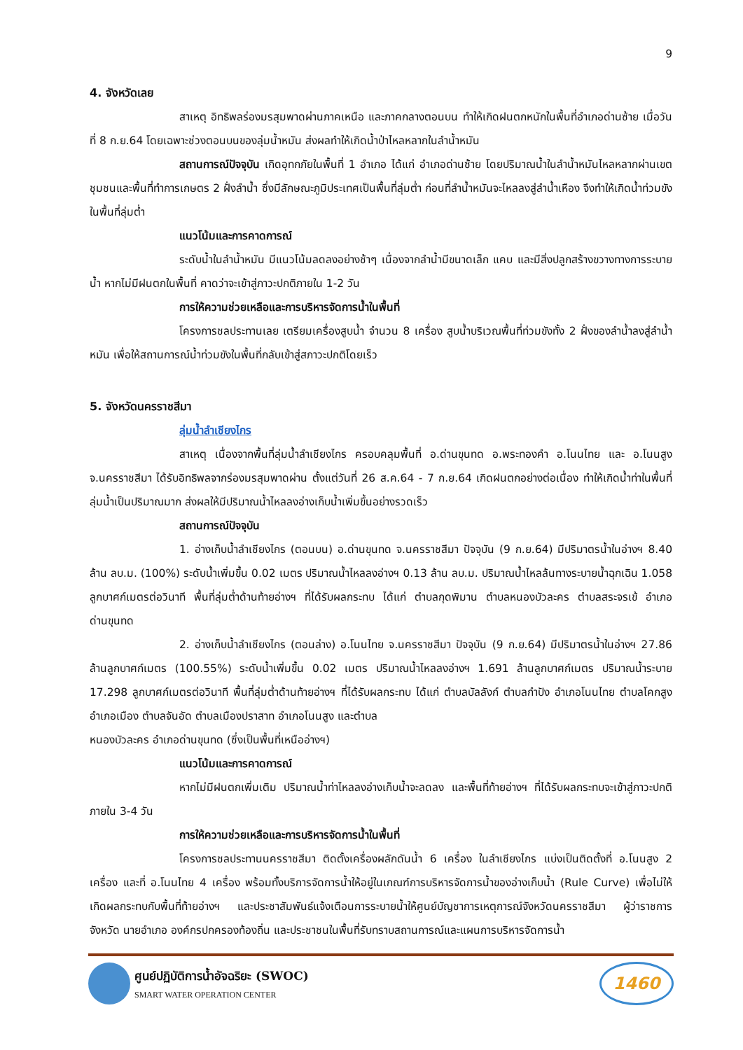9
4. จังหวัดเลย
สาเหตุ อิทธิพลร่องมรสุมพาดผ่านภาคเหนือ และภาคกลางตอนบน ทำให้เกิดฝนตกหนักในพื้นที่อำเภอด่านซ้าย เมื่อวันที่ 8 ก.ย.64 โดยเฉพาะช่วงตอนบนของลุ่มน้ำหมัน ส่งผลทำให้เกิดน้ำป่าไหลหลากในลำน้ำหมัน
สถานการณ์ปัจจุบัน เกิดอุทกภัยในพื้นที่ 1 อำเภอ ได้แก่ อำเภอด่านซ้าย โดยปริมาณน้ำในลำน้ำหมันไหลหลากผ่านเขตชุมชนและพื้นที่ทำการเกษตร 2 ฝั่งลำน้ำ ซึ่งมีลักษณะภูมิประเทศเป็นพื้นที่ลุ่มต่ำ ก่อนที่ลำน้ำหมันจะไหลลงสู่ลำน้ำเหือง จึงทำให้เกิดน้ำท่วมขังในพื้นที่ลุ่มต่ำ
แนวโน้มและการคาดการณ์
ระดับน้ำในลำน้ำหมัน มีแนวโน้มลดลงอย่างช้าๆ เนื่องจากลำน้ำมีขนาดเล็ก แคบ และมีสิ่งปลูกสร้างขวางทางการระบายน้ำ หากไม่มีฝนตกในพื้นที่ คาดว่าจะเข้าสู่ภาวะปกติภายใน 1-2 วัน
การให้ความช่วยเหลือและการบริหารจัดการน้ำในพื้นที่
โครงการชลประทานเลย เตรียมเครื่องสูบน้ำ จำนวน 8 เครื่อง สูบน้ำบริเวณพื้นที่ท่วมขังทั้ง 2 ฝั่งของลำน้ำลงสู่ลำน้ำหมัน เพื่อให้สถานการณ์น้ำท่วมขังในพื้นที่กลับเข้าสู่สภาวะปกติโดยเร็ว
5. จังหวัดนครราชสีมา
ลุ่มน้ำลำเชียงไกร
สาเหตุ เนื่องจากพื้นที่ลุ่มน้ำลำเชียงไกร ครอบคลุมพื้นที่ อ.ด่านขุนทด อ.พระทองคำ อ.โนนไทย และ อ.โนนสูง จ.นครราชสีมา ได้รับอิทธิพลจากร่องมรสุมพาดผ่าน ตั้งแต่วันที่ 26 ส.ค.64 - 7 ก.ย.64 เกิดฝนตกอย่างต่อเนื่อง ทำให้เกิดน้ำท่าในพื้นที่ลุ่มน้ำเป็นปริมาณมาก ส่งผลให้มีปริมาณน้ำไหลลงอ่างเก็บน้ำเพิ่มขึ้นอย่างรวดเร็ว
สถานการณ์ปัจจุบัน
1. อ่างเก็บน้ำลำเชียงไกร (ตอนบน) อ.ด่านขุนทด จ.นครราชสีมา ปัจจุบัน (9 ก.ย.64) มีปริมาตรน้ำในอ่างฯ 8.40 ล้าน ลบ.ม. (100%) ระดับน้ำเพิ่มขึ้น 0.02 เมตร ปริมาณน้ำไหลลงอ่างฯ 0.13 ล้าน ลบ.ม. ปริมาณน้ำไหลล้นทางระบายน้ำฉุกเฉิน 1.058 ลูกบาศก์เมตรต่อวินาที พื้นที่ลุ่มต่ำด้านท้ายอ่างฯ ที่ได้รับผลกระทบ ได้แก่ ตำบลกุดพิมาน ตำบลหนองบัวละคร ตำบลสระจรเข้ อำเภอด่านขุนทด
2. อ่างเก็บน้ำลำเชียงไกร (ตอนล่าง) อ.โนนไทย จ.นครราชสีมา ปัจจุบัน (9 ก.ย.64) มีปริมาตรน้ำในอ่างฯ 27.86 ล้านลูกบาศก์เมตร (100.55%) ระดับน้ำเพิ่มขึ้น 0.02 เมตร ปริมาณน้ำไหลลงอ่างฯ 1.691 ล้านลูกบาศก์เมตร ปริมาณน้ำระบาย 17.298 ลูกบาศก์เมตรต่อวินาที พื้นที่ลุ่มต่ำด้านท้ายอ่างฯ ที่ได้รับผลกระทบ ได้แก่ ตำบลบัลลังก์ ตำบลกำปัง อำเภอโนนไทย ตำบลโคกสูง อำเภอเมือง ตำบลจันอัด ตำบลเมืองปราสาท อำเภอโนนสูง และตำบล
หนองบัวละคร อำเภอด่านขุนทด (ซึ่งเป็นพื้นที่เหนืออ่างฯ)
แนวโน้มและการคาดการณ์
หากไม่มีฝนตกเพิ่มเติม ปริมาณน้ำท่าไหลลงอ่างเก็บน้ำจะลดลง และพื้นที่ท้ายอ่างฯ ที่ได้รับผลกระทบจะเข้าสู่ภาวะปกติภายใน 3-4 วัน
การให้ความช่วยเหลือและการบริหารจัดการน้ำในพื้นที่
โครงการชลประทานนครราชสีมา ติดตั้งเครื่องผลักดันน้ำ 6 เครื่อง ในลำเชียงไกร แบ่งเป็นติดตั้งที่ อ.โนนสูง 2 เครื่อง และที่ อ.โนนไทย 4 เครื่อง พร้อมทั้งบริการจัดการน้ำให้อยู่ในเกณฑ์การบริหารจัดการน้ำของอ่างเก็บน้ำ (Rule Curve) เพื่อไม่ให้เกิดผลกระทบกับพื้นที่ท้ายอ่างฯ และประชาสัมพันธ์แจ้งเตือนการระบายน้ำให้ศูนย์บัญชาการเหตุการณ์จังหวัดนครราชสีมา ผู้ว่าราชการจังหวัด นายอำเภอ องค์กรปกครองท้องถิ่น และประชาชนในพื้นที่รับทราบสถานการณ์และแผนการบริหารจัดการน้ำ
ศูนย์ปฏิบัติการน้ำอัจฉริยะ (SWOC)
SMART WATER OPERATION CENTER
1460